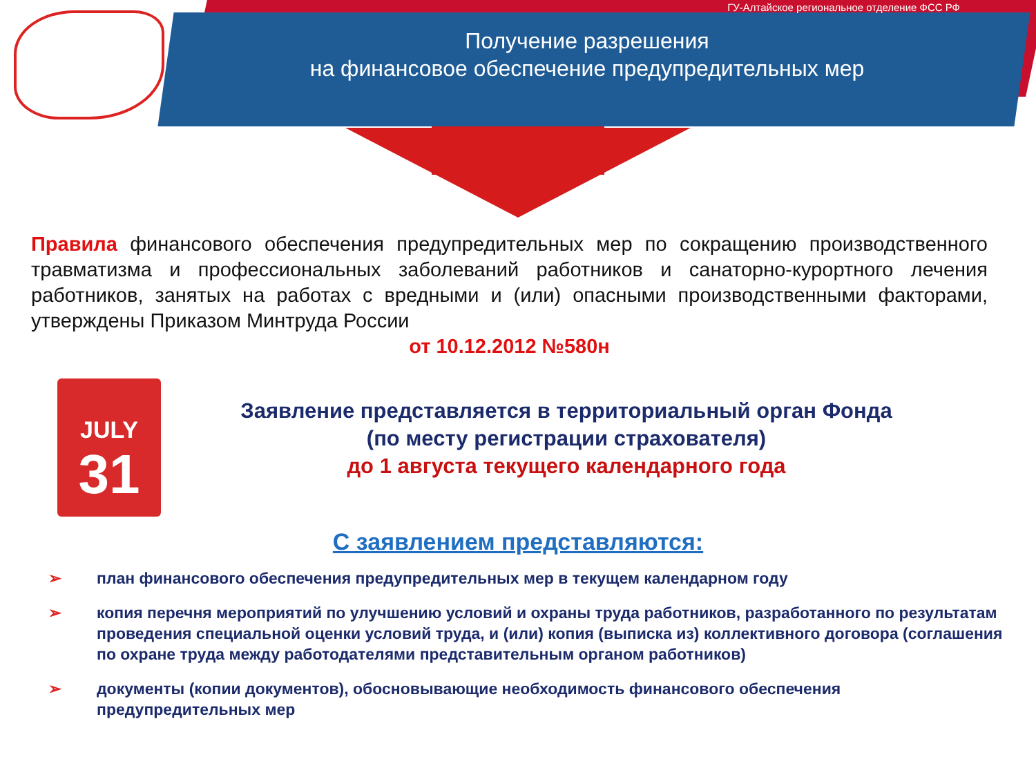ГУ-Алтайское региональное отделение ФСС РФ
Получение разрешения
на финансовое обеспечение предупредительных мер
Правила финансового обеспечения предупредительных мер по сокращению производственного травматизма и профессиональных заболеваний работников и санаторно-курортного лечения работников, занятых на работах с вредными и (или) опасными производственными факторами, утверждены Приказом Минтруда России
от 10.12.2012 №580н
JULY
31
Заявление представляется в территориальный орган Фонда
(по месту регистрации страхователя)
до 1 августа текущего календарного года
С заявлением представляются:
➢ план финансового обеспечения предупредительных мер в текущем календарном году
➢ копия перечня мероприятий по улучшению условий и охраны труда работников, разработанного по результатам проведения специальной оценки условий труда, и (или) копия (выписка из) коллективного договора (соглашения по охране труда между работодателями представительным органом работников)
➢ документы (копии документов), обосновывающие необходимость финансового обеспечения предупредительных мер